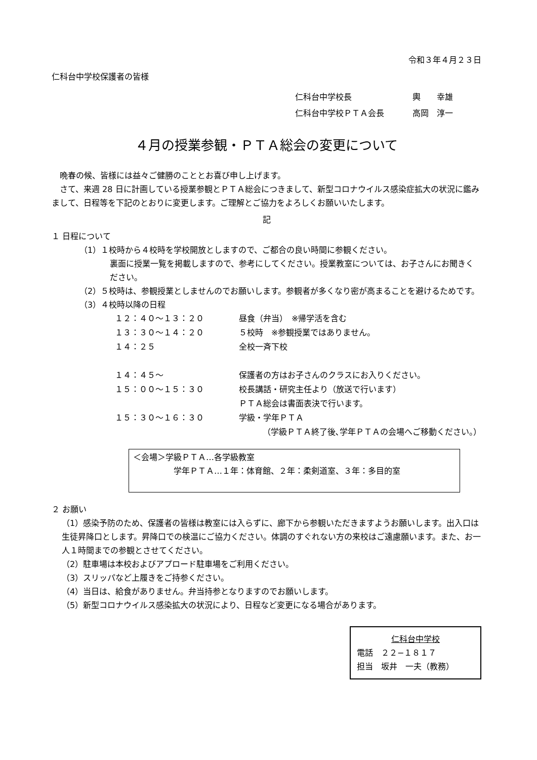令和３年４月２３日
仁科台中学校保護者の皆様
| 仁科台中学校長 | 輿 幸雄 |
| 仁科台中学校ＰＴＡ会長 | 高岡 淳一 |
４月の授業参観・ＰＴＡ総会の変更について
　晩春の候、皆様には益々ご健勝のこととお喜び申し上げます。
　さて、来週 28 日に計画している授業参観とＰＴＡ総会につきまして、新型コロナウイルス感染症拡大の状況に鑑みまして、日程等を下記のとおりに変更します。ご理解とご協力をよろしくお願いいたします。
記
１ 日程について
（1）１校時から４校時を学校開放としますので、ご都合の良い時間に参観ください。
裏面に授業一覧を掲載しますので、参考にしてください。授業教室については、お子さんにお聞きください。
（2）５校時は、参観授業としませんのでお願いします。参観者が多くなり密が高まることを避けるためです。
（3）４校時以降の日程
| １２：４０〜１３：２０ | 昼食（弁当） ※帰学活を含む |
| １３：３０〜１４：２０ | ５校時 ※参観授業ではありません。 |
| １４：２５ | 全校一斉下校 |
| １４：４５〜 | 保護者の方はお子さんのクラスにお入りください。 |
| １５：００〜１５：３０ | 校長講話・研究主任より（放送で行います） |
| | ＰＴＡ総会は書面表決で行います。 |
| １５：３０〜１６：３０ | 学級・学年ＰＴＡ |
（学級ＰＴＡ終了後､学年ＰＴＡの会場へご移動ください。）
＜会場＞学級ＰＴＡ…各学級教室
学年ＰＴＡ…１年：体育館、２年：柔剣道室、３年：多目的室
２ お願い
（1）感染予防のため、保護者の皆様は教室には入らずに、廊下から参観いただきますようお願いします。出入口は生徒昇降口とします。昇降口での検温にご協力ください。体調のすぐれない方の来校はご遠慮願います。また、お一人１時間までの参観とさせてください。
（2）駐車場は本校およびアプロード駐車場をご利用ください。
（3）スリッパなど上履きをご持参ください。
（4）当日は、給食がありません。弁当持参となりますのでお願いします。
（5）新型コロナウイルス感染拡大の状況により、日程など変更になる場合があります。
仁科台中学校
電話　２２−１８１７
担当　坂井　一夫（教務）